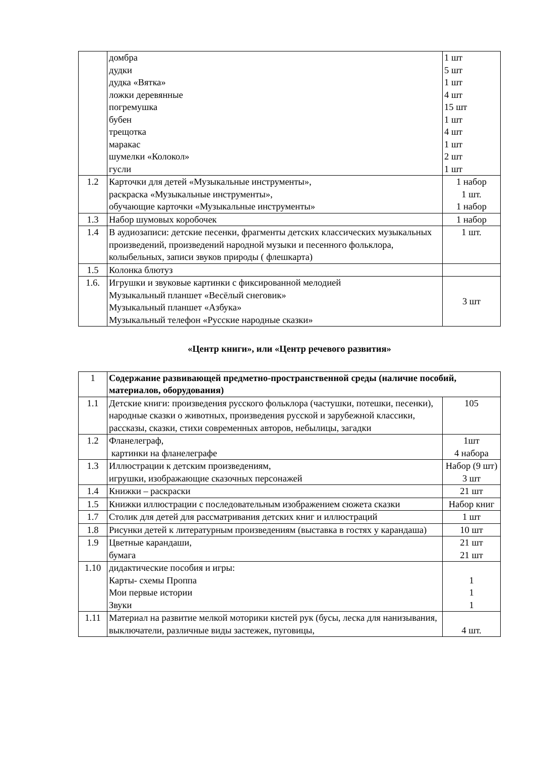| | домбра дудки дудка «Вятка» ложки деревянные погремушка бубен трещотка маракас шумелки «Колокол» гусли | 1 шт 5 шт 1 шт 4 шт 15 шт 1 шт 4 шт 1 шт 2 шт 1 шт |
| 1.2 | Карточки для детей «Музыкальные инструменты», раскраска «Музыкальные инструменты», обучающие карточки «Музыкальные инструменты» | 1 набор 1 шт. 1 набор |
| 1.3 | Набор шумовых коробочек | 1 набор |
| 1.4 | В аудиозаписи: детские песенки, фрагменты детских классических музыкальных произведений, произведений народной музыки и песенного фольклора, колыбельных, записи звуков природы ( флешкарта) | 1 шт. |
| 1.5 | Колонка блютуз | |
| 1.6. | Игрушки и звуковые картинки с фиксированной мелодией Музыкальный планшет «Весёлый снеговик» Музыкальный планшет «Азбука» Музыкальный телефон «Русские народные сказки» | 3 шт |
«Центр книги», или «Центр речевого развития»
| 1 | Содержание развивающей предметно-пространственной среды (наличие пособий, материалов, оборудования) | |
| 1.1 | Детские книги: произведения русского фольклора (частушки, потешки, песенки), народные сказки о животных, произведения русской и зарубежной классики, рассказы, сказки, стихи современных авторов, небылицы, загадки | 105 |
| 1.2 | Фланелеграф, картинки на фланелеграфе | 1шт 4 набора |
| 1.3 | Иллюстрации к детским произведениям, игрушки, изображающие сказочных персонажей | Набор (9 шт) 3 шт |
| 1.4 | Книжки – раскраски | 21 шт |
| 1.5 | Книжки иллюстрации с последовательным изображением сюжета сказки | Набор книг |
| 1.7 | Столик для детей для рассматривания детских книг и иллюстраций | 1 шт |
| 1.8 | Рисунки детей к литературным произведениям (выставка в гостях у карандаша) | 10 шт |
| 1.9 | Цветные карандаши, бумага | 21 шт 21 шт |
| 1.10 | дидактические пособия и игры: Карты- схемы Проппа Мои первые истории Звуки | 1 1 1 |
| 1.11 | Материал на развитие мелкой моторики кистей рук (бусы, леска для нанизывания, выключатели, различные виды застежек, пуговицы, | 4 шт. |